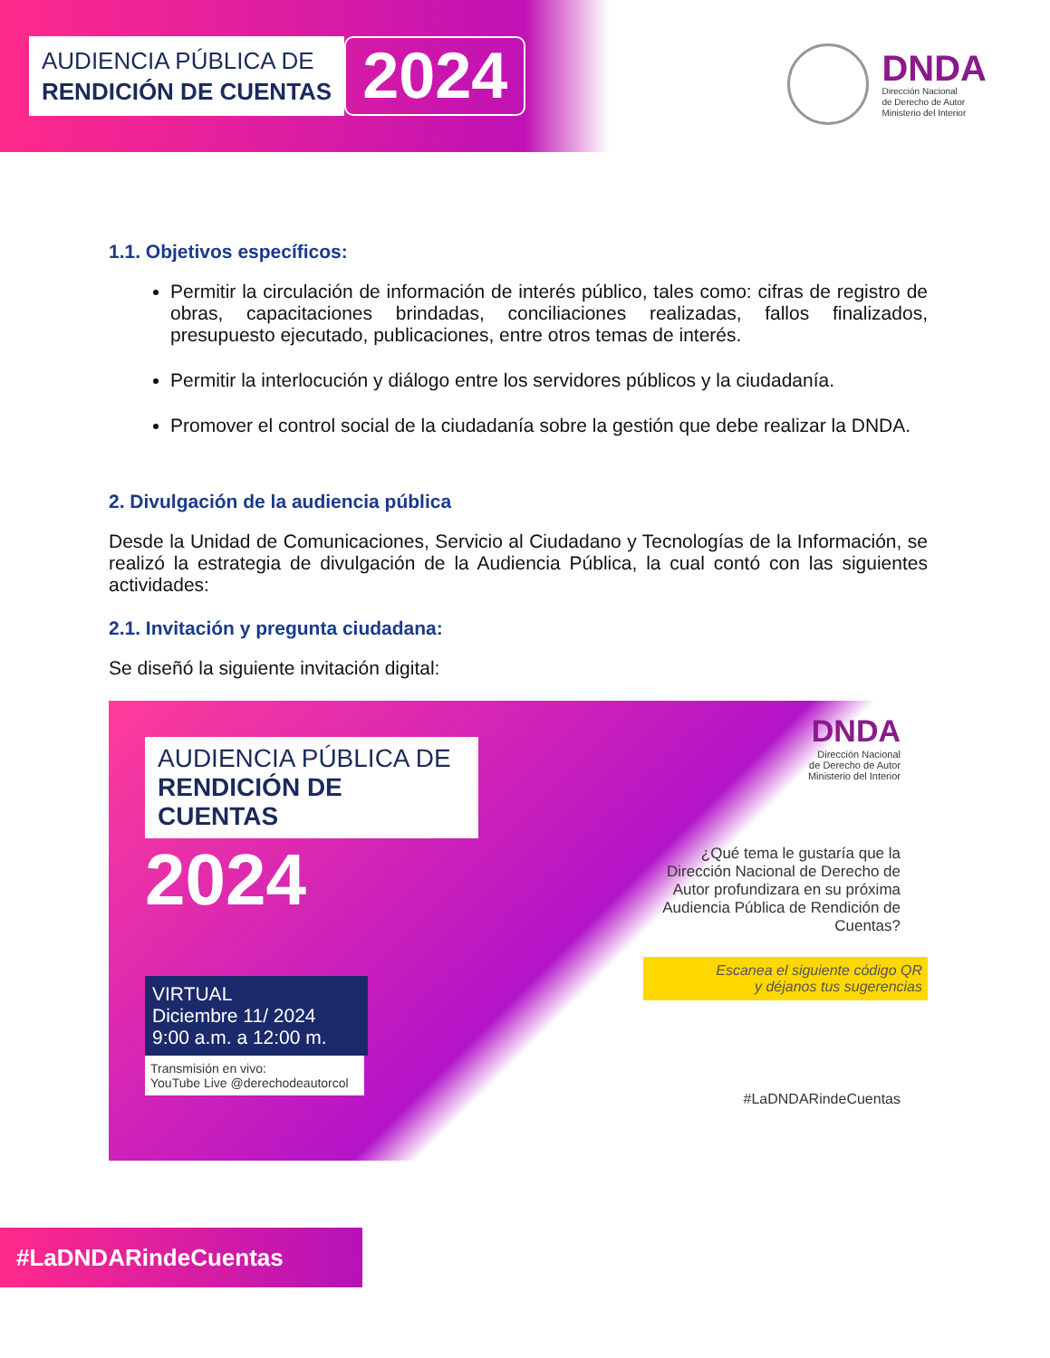AUDIENCIA PÚBLICA DE
RENDICIÓN DE CUENTAS
2024
DNDA
Dirección Nacional
de Derecho de Autor
Ministerio del Interior
1.1. Objetivos específicos:
Permitir la circulación de información de interés público, tales como: cifras de registro de obras, capacitaciones brindadas, conciliaciones realizadas, fallos finalizados, presupuesto ejecutado, publicaciones, entre otros temas de interés.
Permitir la interlocución y diálogo entre los servidores públicos y la ciudadanía.
Promover el control social de la ciudadanía sobre la gestión que debe realizar la DNDA.
2. Divulgación de la audiencia pública
Desde la Unidad de Comunicaciones, Servicio al Ciudadano y Tecnologías de la Información, se realizó la estrategia de divulgación de la Audiencia Pública, la cual contó con las siguientes actividades:
2.1. Invitación y pregunta ciudadana:
Se diseñó la siguiente invitación digital:
AUDIENCIA PÚBLICA DE
RENDICIÓN DE CUENTAS
2024
VIRTUAL
Diciembre 11/ 2024
9:00 a.m. a 12:00 m.
Transmisión en vivo:
YouTube Live @derechodeautorcol
DNDA
Dirección Nacional
de Derecho de Autor
Ministerio del Interior
¿Qué tema le gustaría que la Dirección Nacional de Derecho de Autor profundizara en su próxima Audiencia Pública de Rendición de Cuentas?
Escanea el siguiente código QR
y déjanos tus sugerencias
#LaDNDARindeCuentas
#LaDNDARindeCuentas